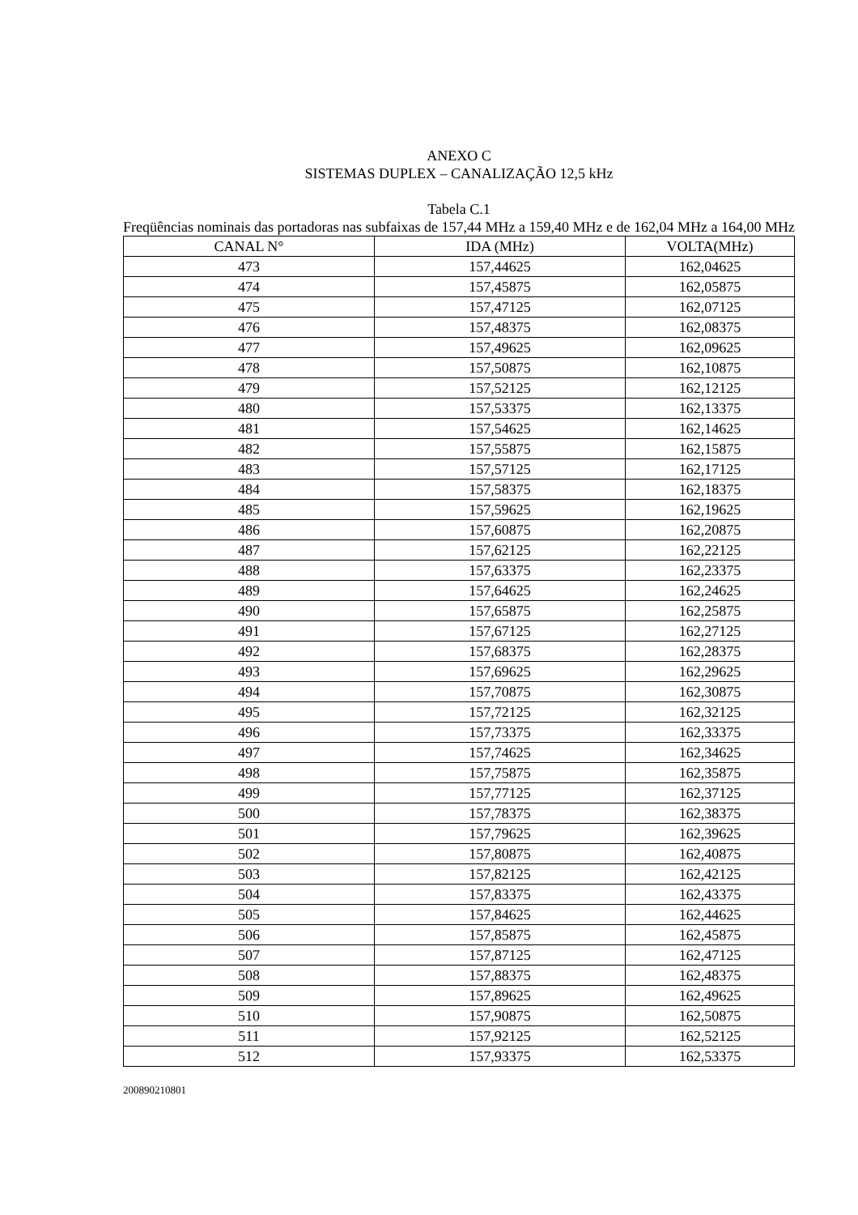ANEXO C
SISTEMAS DUPLEX – CANALIZAÇÃO 12,5 kHz
Tabela C.1
Freqüências nominais das portadoras nas subfaixas de 157,44 MHz a 159,40 MHz e de 162,04 MHz a 164,00 MHz
| CANAL N° | IDA (MHz) | VOLTA(MHz) |
| --- | --- | --- |
| 473 | 157,44625 | 162,04625 |
| 474 | 157,45875 | 162,05875 |
| 475 | 157,47125 | 162,07125 |
| 476 | 157,48375 | 162,08375 |
| 477 | 157,49625 | 162,09625 |
| 478 | 157,50875 | 162,10875 |
| 479 | 157,52125 | 162,12125 |
| 480 | 157,53375 | 162,13375 |
| 481 | 157,54625 | 162,14625 |
| 482 | 157,55875 | 162,15875 |
| 483 | 157,57125 | 162,17125 |
| 484 | 157,58375 | 162,18375 |
| 485 | 157,59625 | 162,19625 |
| 486 | 157,60875 | 162,20875 |
| 487 | 157,62125 | 162,22125 |
| 488 | 157,63375 | 162,23375 |
| 489 | 157,64625 | 162,24625 |
| 490 | 157,65875 | 162,25875 |
| 491 | 157,67125 | 162,27125 |
| 492 | 157,68375 | 162,28375 |
| 493 | 157,69625 | 162,29625 |
| 494 | 157,70875 | 162,30875 |
| 495 | 157,72125 | 162,32125 |
| 496 | 157,73375 | 162,33375 |
| 497 | 157,74625 | 162,34625 |
| 498 | 157,75875 | 162,35875 |
| 499 | 157,77125 | 162,37125 |
| 500 | 157,78375 | 162,38375 |
| 501 | 157,79625 | 162,39625 |
| 502 | 157,80875 | 162,40875 |
| 503 | 157,82125 | 162,42125 |
| 504 | 157,83375 | 162,43375 |
| 505 | 157,84625 | 162,44625 |
| 506 | 157,85875 | 162,45875 |
| 507 | 157,87125 | 162,47125 |
| 508 | 157,88375 | 162,48375 |
| 509 | 157,89625 | 162,49625 |
| 510 | 157,90875 | 162,50875 |
| 511 | 157,92125 | 162,52125 |
| 512 | 157,93375 | 162,53375 |
200890210801